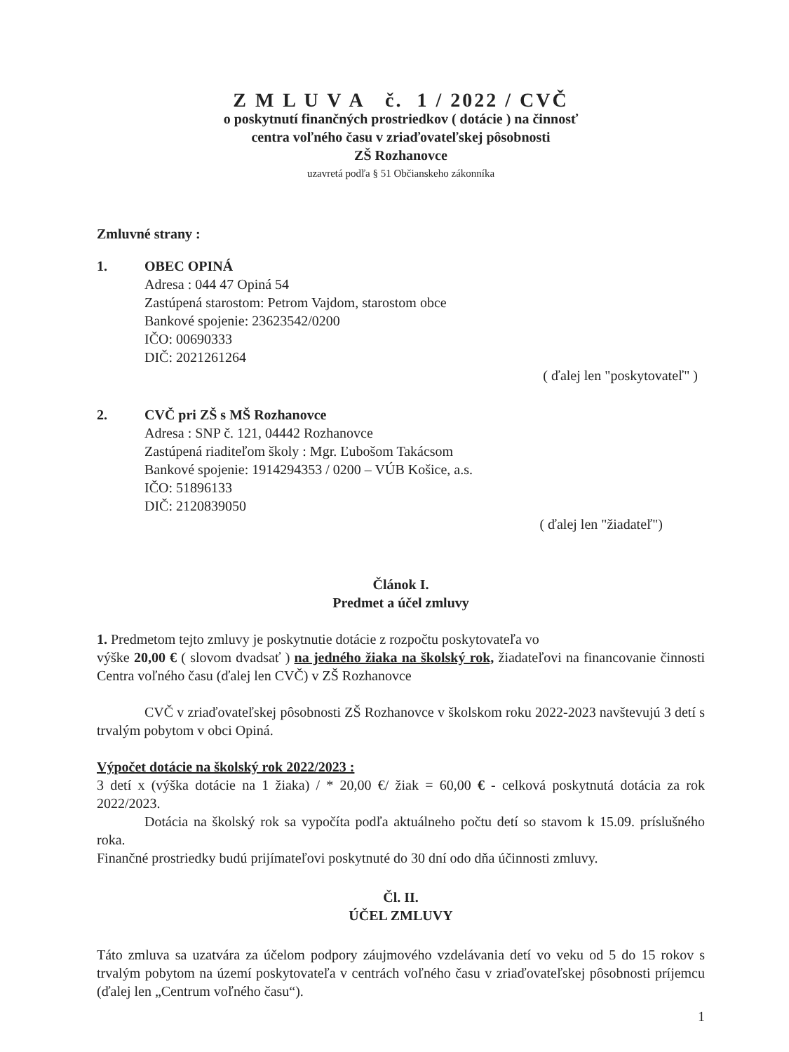Z M L U V A č. 1 / 2022 / CVČ
o poskytnutí finančných prostriedkov ( dotácie ) na činnosť
centra voľného času v zriaďovateľskej pôsobnosti
ZŠ Rozhanovce
uzavretá podľa § 51 Občianskeho zákonníka
Zmluvné strany :
1. OBEC OPINÁ
Adresa : 044 47 Opiná 54
Zastúpená starostom: Petrom Vajdom, starostom obce
Bankové spojenie: 23623542/0200
IČO: 00690333
DIČ: 2021261264
( ďalej len "poskytovateľ" )
2. CVČ pri ZŠ s MŠ Rozhanovce
Adresa : SNP č. 121, 04442 Rozhanovce
Zastúpená riaditeľom školy : Mgr. Ľubošom Takácsom
Bankové spojenie: 1914294353 / 0200 – VÚB Košice, a.s.
IČO: 51896133
DIČ: 2120839050
( ďalej len "žiadateľ")
Článok I.
Predmet a účel zmluvy
1. Predmetom tejto zmluvy je poskytnutie dotácie z rozpočtu poskytovateľa vo
výške 20,00 € ( slovom dvadsať ) na jedného žiaka na školský rok, žiadateľovi na financovanie činnosti Centra voľného času (ďalej len CVČ) v ZŠ Rozhanovce
CVČ v zriaďovateľskej pôsobnosti ZŠ Rozhanovce v školskom roku 2022-2023 navštevujú 3 detí s trvalým pobytom v obci Opiná.
Výpočet dotácie na školský rok 2022/2023 :
3 detí x (výška dotácie na 1 žiaka) / * 20,00 €/ žiak = 60,00 € - celková poskytnutá dotácia za rok 2022/2023.
Dotácia na školský rok sa vypočíta podľa aktuálneho počtu detí so stavom k 15.09. príslušného roka.
Finančné prostriedky budú prijímateľovi poskytnuté do 30 dní odo dňa účinnosti zmluvy.
Čl. II.
ÚČEL ZMLUVY
Táto zmluva sa uzatvára za účelom podpory záujmového vzdelávania detí vo veku od 5 do 15 rokov s trvalým pobytom na území poskytovateľa v centrách voľného času v zriaďovateľskej pôsobnosti príjemcu (ďalej len „Centrum voľného času“).
1